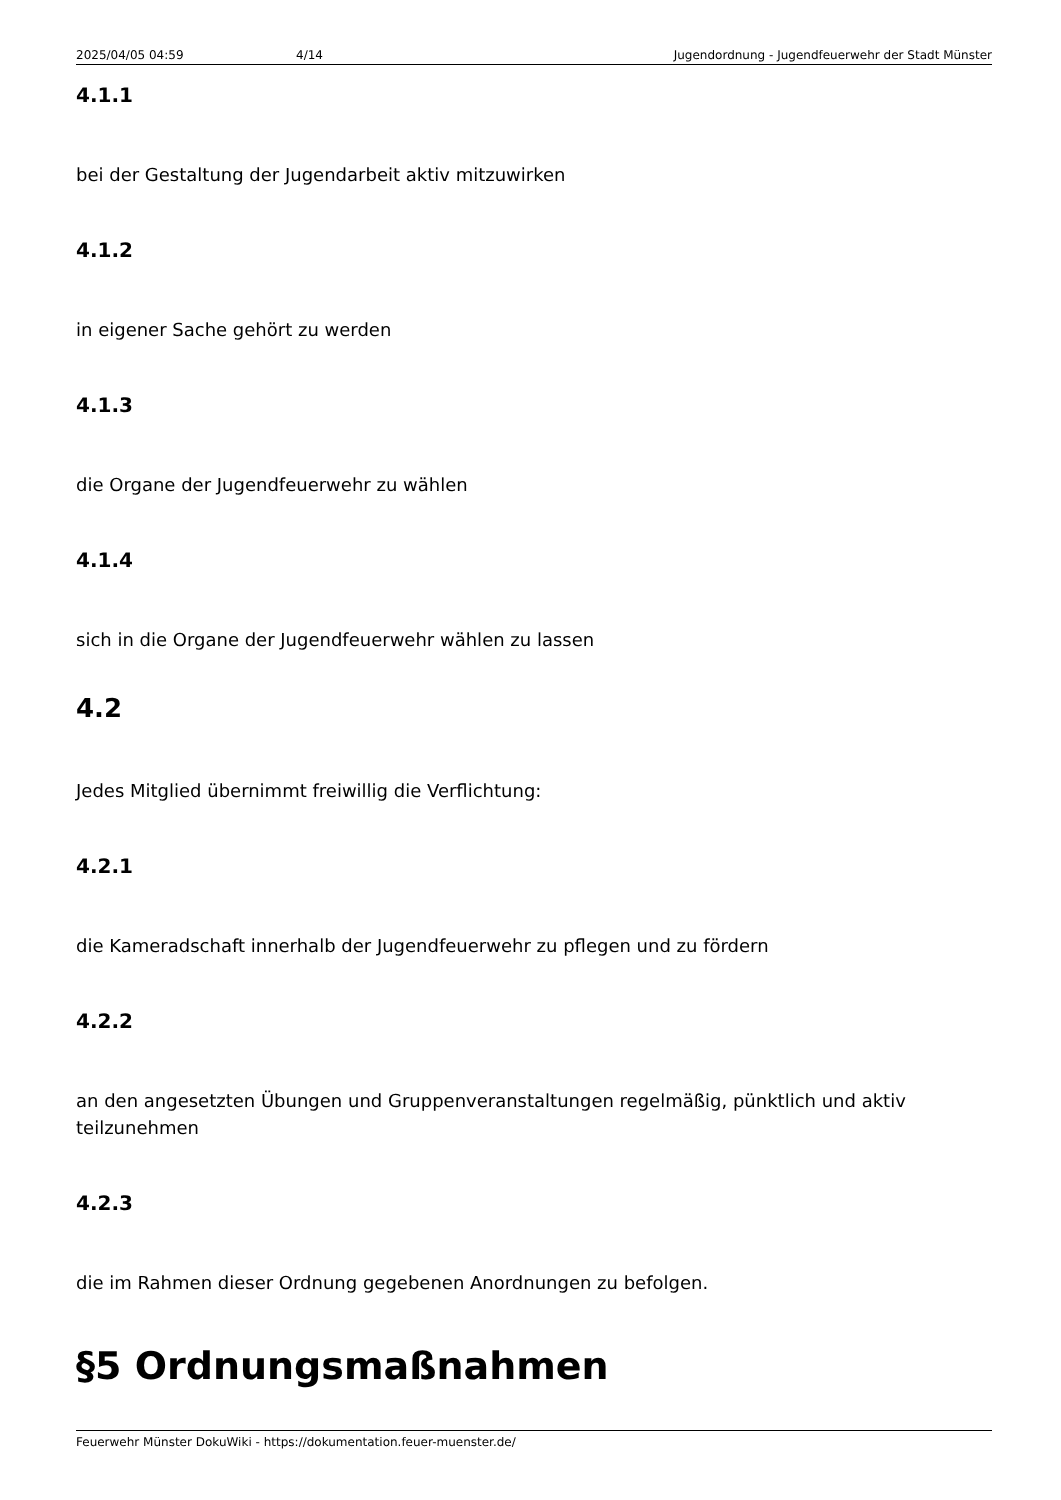2025/04/05 04:59 4/14 Jugendordnung - Jugendfeuerwehr der Stadt Münster
4.1.1
bei der Gestaltung der Jugendarbeit aktiv mitzuwirken
4.1.2
in eigener Sache gehört zu werden
4.1.3
die Organe der Jugendfeuerwehr zu wählen
4.1.4
sich in die Organe der Jugendfeuerwehr wählen zu lassen
4.2
Jedes Mitglied übernimmt freiwillig die Verflichtung:
4.2.1
die Kameradschaft innerhalb der Jugendfeuerwehr zu pflegen und zu fördern
4.2.2
an den angesetzten Übungen und Gruppenveranstaltungen regelmäßig, pünktlich und aktiv teilzunehmen
4.2.3
die im Rahmen dieser Ordnung gegebenen Anordnungen zu befolgen.
§5 Ordnungsmaßnahmen
Feuerwehr Münster DokuWiki - https://dokumentation.feuer-muenster.de/